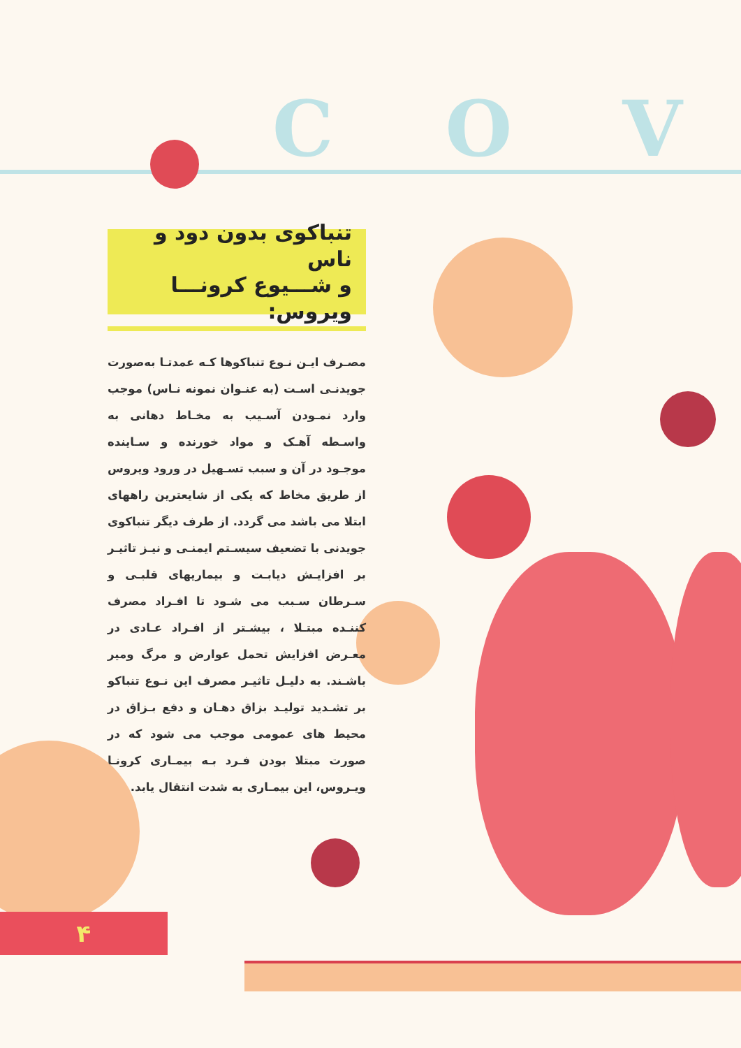COV
تنباکوی بدون دود و ناس
و شـــیوع کرونـــا ویروس:
مصـرف ایـن نـوع تنباکوها کـه عمدتـا به‌صورت جویدنـی اسـت (به عنـوان نمونه نـاس) موجب وارد نمـودن آسـیب به مخـاط دهانی به واسـطه آهـک و مواد خورنده و سـاینده موجـود در آن و سبب تسـهیل در ورود ویروس از طریق مخاط که یکی از شایعترین راههای ابتلا می باشد می گردد. از طرف دیگر تنباکوی جویدنی با تضعیف سیسـتم ایمنـی و نیـز تاثیـر بر افزایـش دیابـت و بیماریهای قلبـی و سـرطان سـبب می شـود تا افـراد مصرف کننـده مبتـلا ، بیشـتر از افـراد عـادی در معـرض افزایش تحمل عوارض و مرگ ومیر باشـند. به دلیـل تاثیـر مصرف این نـوع تنباکو بر تشـدید تولیـد بزاق دهـان و دفع بـزاق در محیط های عمومی موجب می شود که در صورت مبتلا بودن فـرد بـه بیمـاری کرونـا ویـروس، این بیمـاری به شدت انتقال یابد.
۴